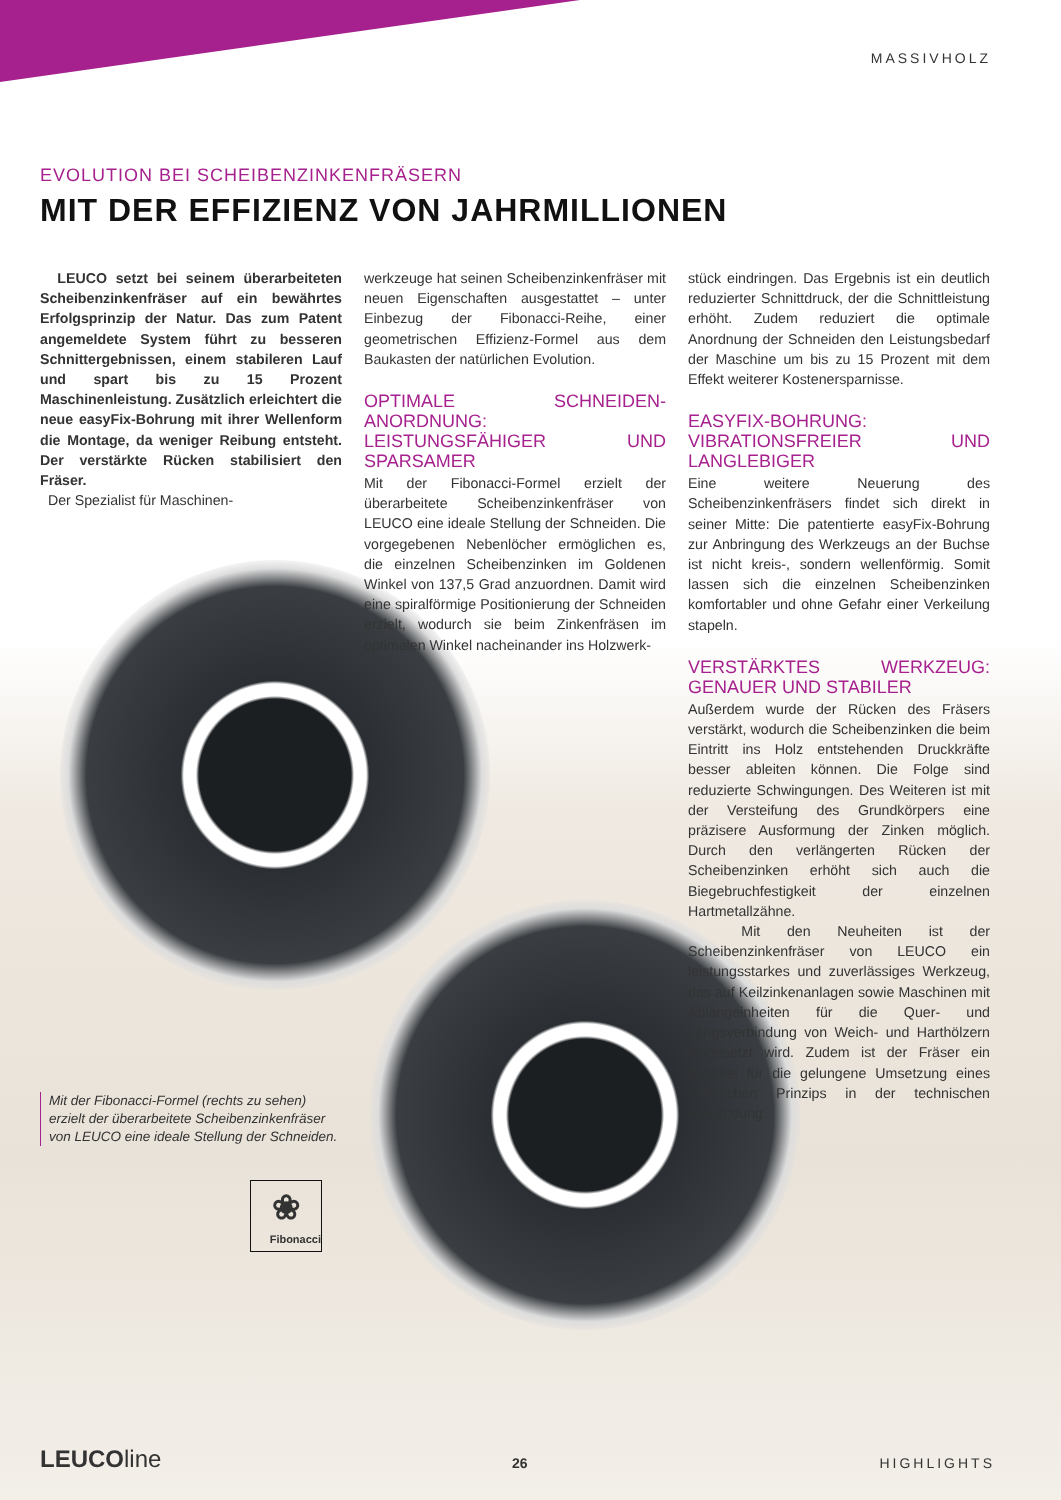MASSIVHOLZ
EVOLUTION BEI SCHEIBENZINKENFRÄSERN
MIT DER EFFIZIENZ VON JAHRMILLIONEN
LEUCO setzt bei seinem überarbeiteten Scheibenzinkenfräser auf ein bewährtes Erfolgsprinzip der Natur. Das zum Patent angemeldete System führt zu besseren Schnittergebnissen, einem stabileren Lauf und spart bis zu 15 Prozent Maschinenleistung. Zusätzlich erleichtert die neue easyFix-Bohrung mit ihrer Wellenform die Montage, da weniger Reibung entsteht. Der verstärkte Rücken stabilisiert den Fräser.
Der Spezialist für Maschinen-
werkzeuge hat seinen Scheibenzinkenfräser mit neuen Eigenschaften ausgestattet – unter Einbezug der Fibonacci-Reihe, einer geometrischen Effizienz-Formel aus dem Baukasten der natürlichen Evolution.
OPTIMALE SCHNEIDEN-ANORDNUNG: LEISTUNGSFÄHIGER UND SPARSAMER
Mit der Fibonacci-Formel erzielt der überarbeitete Scheibenzinkenfräser von LEUCO eine ideale Stellung der Schneiden. Die vorgegebenen Nebenlöcher ermöglichen es, die einzelnen Scheibenzinken im Goldenen Winkel von 137,5 Grad anzuordnen. Damit wird eine spiralförmige Positionierung der Schneiden erzielt, wodurch sie beim Zinkenfräsen im optimalen Winkel nacheinander ins Holzwerk-
stück eindringen. Das Ergebnis ist ein deutlich reduzierter Schnittdruck, der die Schnittleistung erhöht. Zudem reduziert die optimale Anordnung der Schneiden den Leistungsbedarf der Maschine um bis zu 15 Prozent mit dem Effekt weiterer Kostenersparnisse.
EASYFIX-BOHRUNG: VIBRATIONSFREIER UND LANGLEBIGER
Eine weitere Neuerung des Scheibenzinkenfräsers findet sich direkt in seiner Mitte: Die patentierte easyFix-Bohrung zur Anbringung des Werkzeugs an der Buchse ist nicht kreis-, sondern wellenförmig. Somit lassen sich die einzelnen Scheibenzinken komfortabler und ohne Gefahr einer Verkeilung stapeln.
VERSTÄRKTES WERKZEUG: GENAUER UND STABILER
Außerdem wurde der Rücken des Fräsers verstärkt, wodurch die Scheibenzinken die beim Eintritt ins Holz entstehenden Druckkräfte besser ableiten können. Die Folge sind reduzierte Schwingungen. Des Weiteren ist mit der Versteifung des Grundkörpers eine präzisere Ausformung der Zinken möglich. Durch den verlängerten Rücken der Scheibenzinken erhöht sich auch die Biegebruchfestigkeit der einzelnen Hartmetallzähne.
Mit den Neuheiten ist der Scheibenzinkenfräser von LEUCO ein leistungsstarkes und zuverlässiges Werkzeug, das auf Keilzinkenanlagen sowie Maschinen mit Ablängeinheiten für die Quer- und Längsverbindung von Weich- und Harthölzern eingesetzt wird. Zudem ist der Fräser ein Beispiel für die gelungene Umsetzung eines natürlichen Prinzips in der technischen Anwendung.
Mit der Fibonacci-Formel (rechts zu sehen) erzielt der überarbeitete Scheibenzinkenfräser von LEUCO eine ideale Stellung der Schneiden.
❀
Fibonacci
LEUCOline 26 HIGHLIGHTS